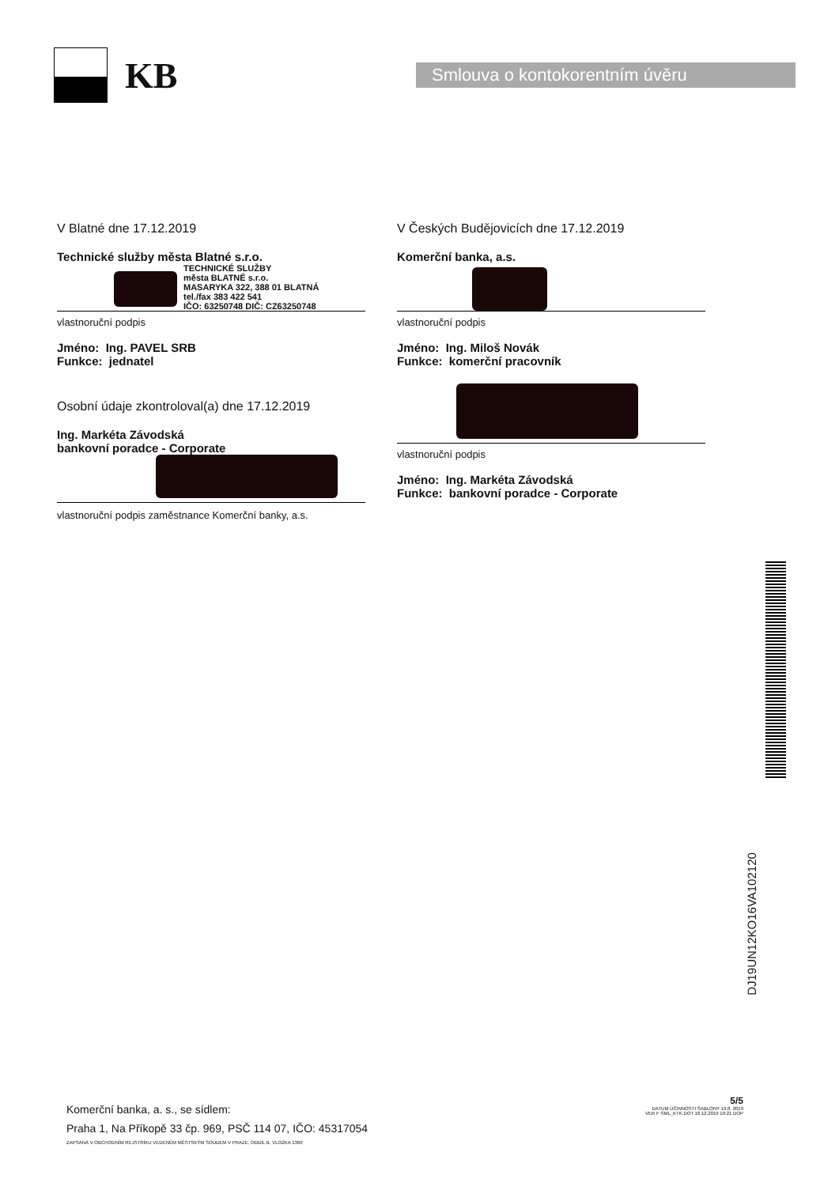KB
Smlouva o kontokorentním úvěru
V Blatné dne 17.12.2019
Technické služby města Blatné s.r.o.
TECHNICKÉ SLUŽBY
města BLATNÉ s.r.o.
MASARYKA 322, 388 01 BLATNÁ
tel./fax 383 422 541
IČO: 63250748 DIČ: CZ63250748
vlastnoruční podpis
Jméno: Ing. PAVEL SRB
Funkce: jednatel
Osobní údaje zkontroloval(a) dne 17.12.2019
Ing. Markéta Závodská
bankovní poradce - Corporate
vlastnoruční podpis zaměstnance Komerční banky, a.s.
V Českých Budějovicích dne 17.12.2019
Komerční banka, a.s.
vlastnoruční podpis
Jméno: Ing. Miloš Novák
Funkce: komerční pracovník
vlastnoruční podpis
Jméno: Ing. Markéta Závodská
Funkce: bankovní poradce - Corporate
DJ19UN12KO16VA102120
Komerční banka, a. s., se sídlem:
Praha 1, Na Příkopě 33 čp. 969, PSČ 114 07, IČO: 45317054
ZAPSANÁ V OBCHODNÍM REJSTŘÍKU VEDENÉM MĚSTSKÝM SOUDEM V PRAZE, ODDÍL B, VLOŽKA 1360
5/5
DATUM ÚČINNOSTI ŠABLONY 19.8. 2019
VER F SML_KTK.DOT 16.12.2019 10:21 DOP